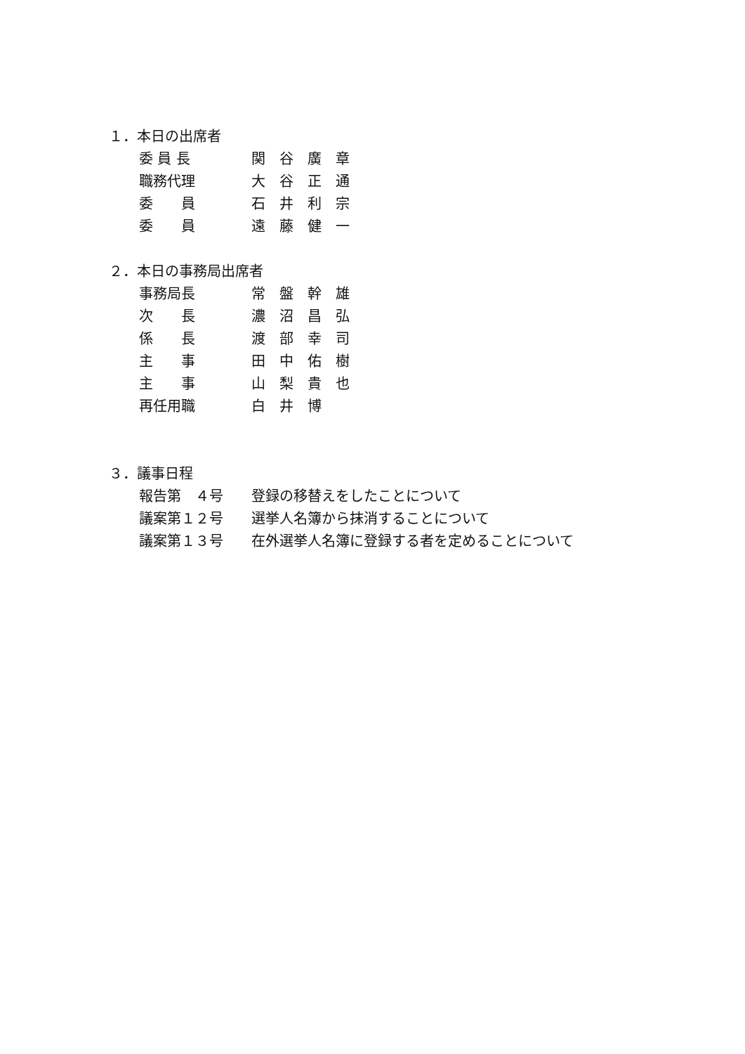１．本日の出席者
委 員 長 関　谷　廣　章
職務代理 大　谷　正　通
委　　員 石　井　利　宗
委　　員 遠　藤　健　一
２．本日の事務局出席者
事務局長 常　盤　幹　雄
次　　長 濃　沼　昌　弘
係　　長 渡　部　幸　司
主　　事 田　中　佑　樹
主　　事 山　梨　貴　也
再任用職 白　井　博
３．議事日程
報告第　４号 登録の移替えをしたことについて
議案第１２号 選挙人名簿から抹消することについて
議案第１３号 在外選挙人名簿に登録する者を定めることについて